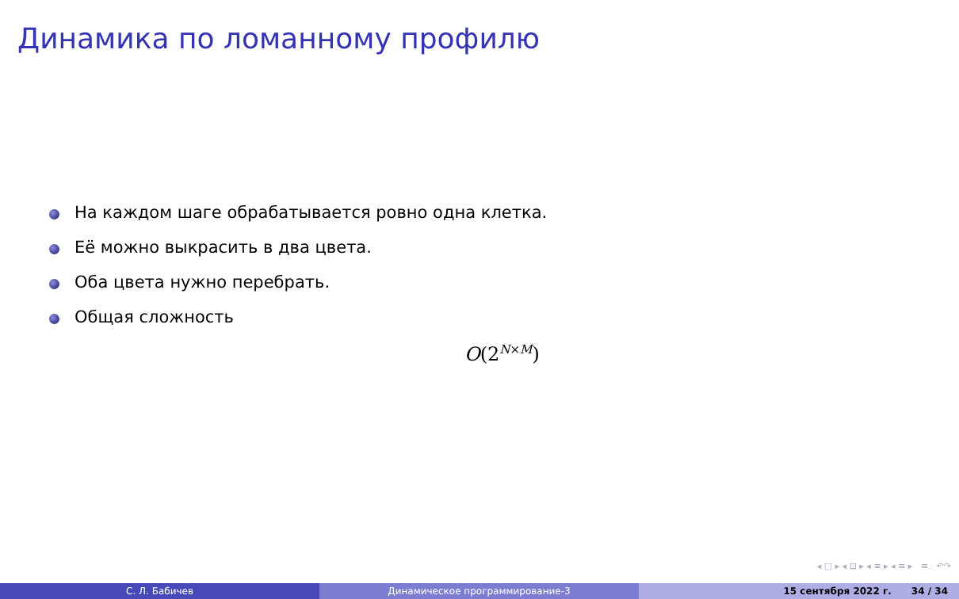Динамика по ломанному профилю
На каждом шаге обрабатывается ровно одна клетка.
Её можно выкрасить в два цвета.
Оба цвета нужно перебрать.
Общая сложность
O(2<sup>N×M</sup>)
◂ □ ▸ ◂ ⊡ ▸ ◂ ≡ ▸ ◂ ≡ ▸ ≡ ↶↷
С. Л. Бабичев Динамическое программирование-3 15 сентября 2022 г. 34 / 34